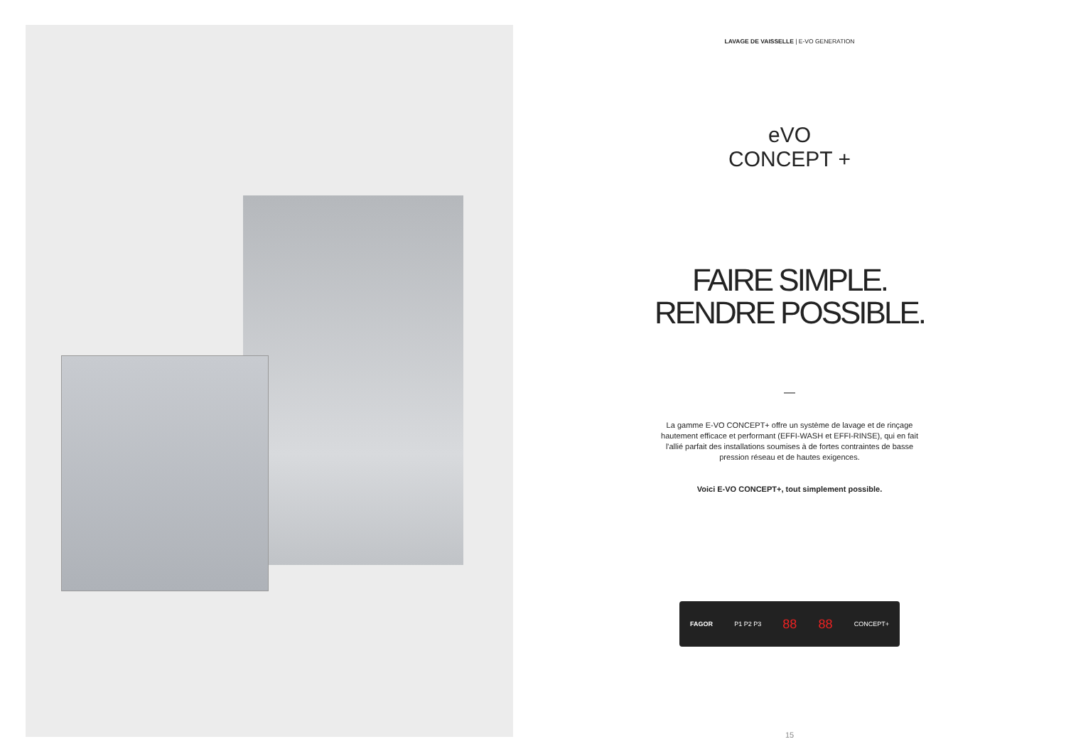LAVAGE DE VAISSELLE | E-VO GENERATION
eVO
CONCEPT +
FAIRE SIMPLE.
RENDRE POSSIBLE.
—
La gamme E-VO CONCEPT+ offre un système de lavage et de rinçage hautement efficace et performant (EFFI-WASH et EFFI-RINSE), qui en fait l'allié parfait des installations soumises à de fortes contraintes de basse pression réseau et de hautes exigences.
Voici E-VO CONCEPT+, tout simplement possible.
FAGOR P1 P2 P3 88 88 CONCEPT+
15